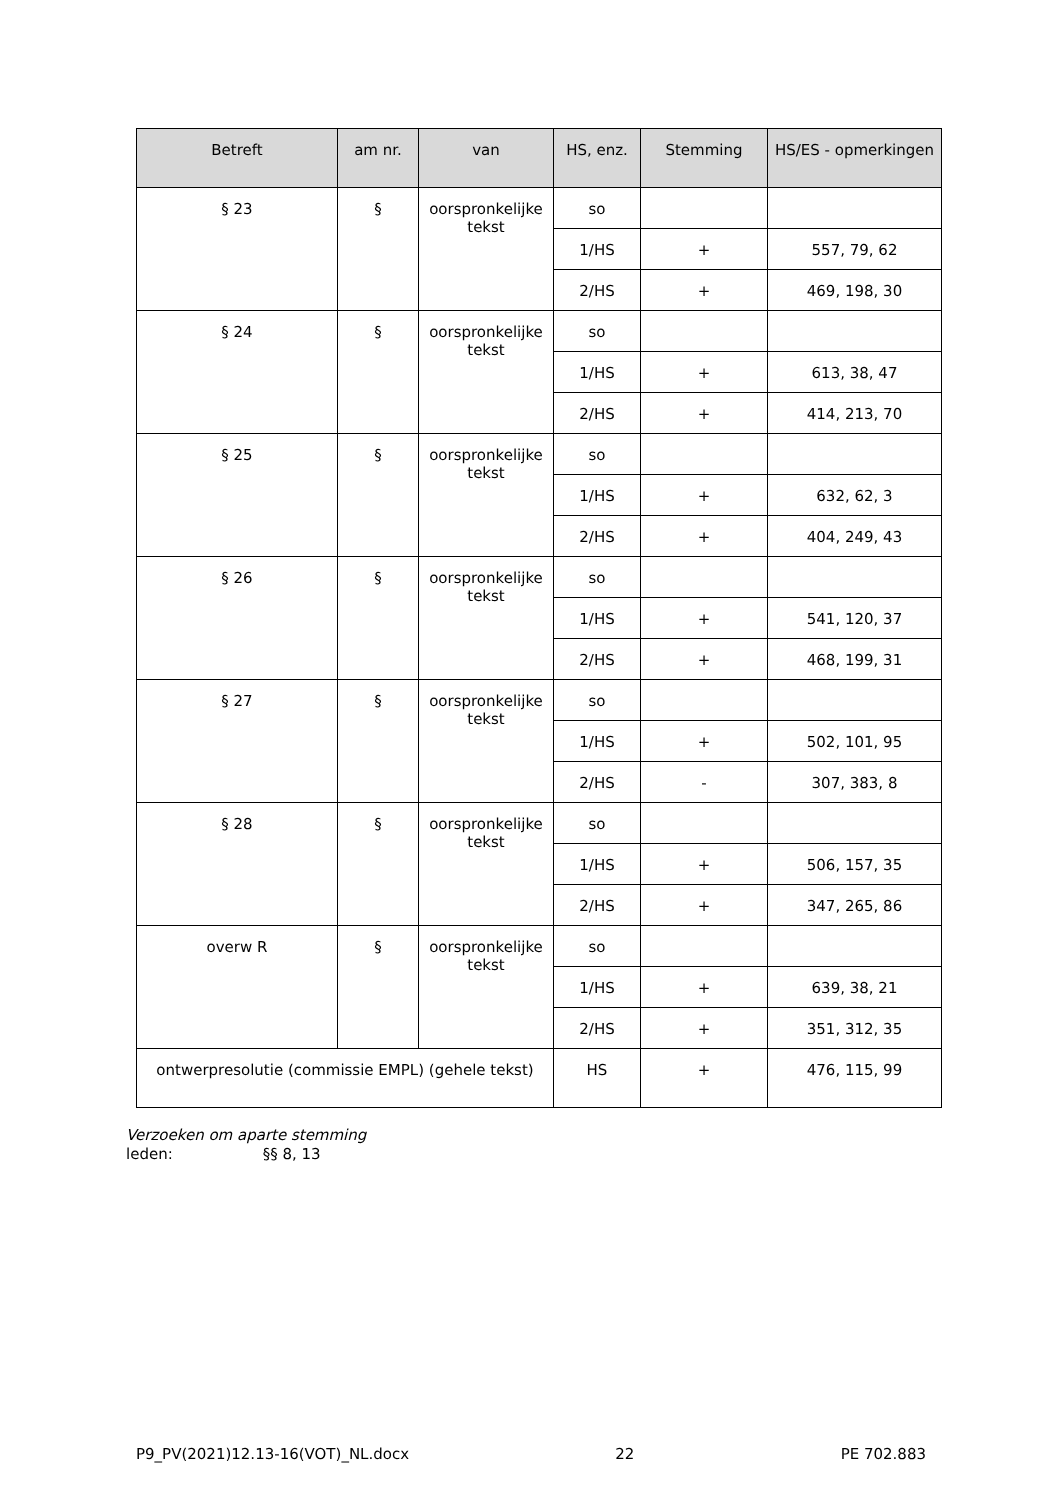| Betreft | am nr. | van | HS, enz. | Stemming | HS/ES - opmerkingen |
| --- | --- | --- | --- | --- | --- |
| § 23 | § | oorspronkelijke tekst | so | | |
| | | | 1/HS | + | 557, 79, 62 |
| | | | 2/HS | + | 469, 198, 30 |
| § 24 | § | oorspronkelijke tekst | so | | |
| | | | 1/HS | + | 613, 38, 47 |
| | | | 2/HS | + | 414, 213, 70 |
| § 25 | § | oorspronkelijke tekst | so | | |
| | | | 1/HS | + | 632, 62, 3 |
| | | | 2/HS | + | 404, 249, 43 |
| § 26 | § | oorspronkelijke tekst | so | | |
| | | | 1/HS | + | 541, 120, 37 |
| | | | 2/HS | + | 468, 199, 31 |
| § 27 | § | oorspronkelijke tekst | so | | |
| | | | 1/HS | + | 502, 101, 95 |
| | | | 2/HS | - | 307, 383, 8 |
| § 28 | § | oorspronkelijke tekst | so | | |
| | | | 1/HS | + | 506, 157, 35 |
| | | | 2/HS | + | 347, 265, 86 |
| overw R | § | oorspronkelijke tekst | so | | |
| | | | 1/HS | + | 639, 38, 21 |
| | | | 2/HS | + | 351, 312, 35 |
| ontwerpresolutie (commissie EMPL) (gehele tekst) | | | HS | + | 476, 115, 99 |
Verzoeken om aparte stemming
leden: §§ 8, 13
P9_PV(2021)12.13-16(VOT)_NL.docx 22 PE 702.883